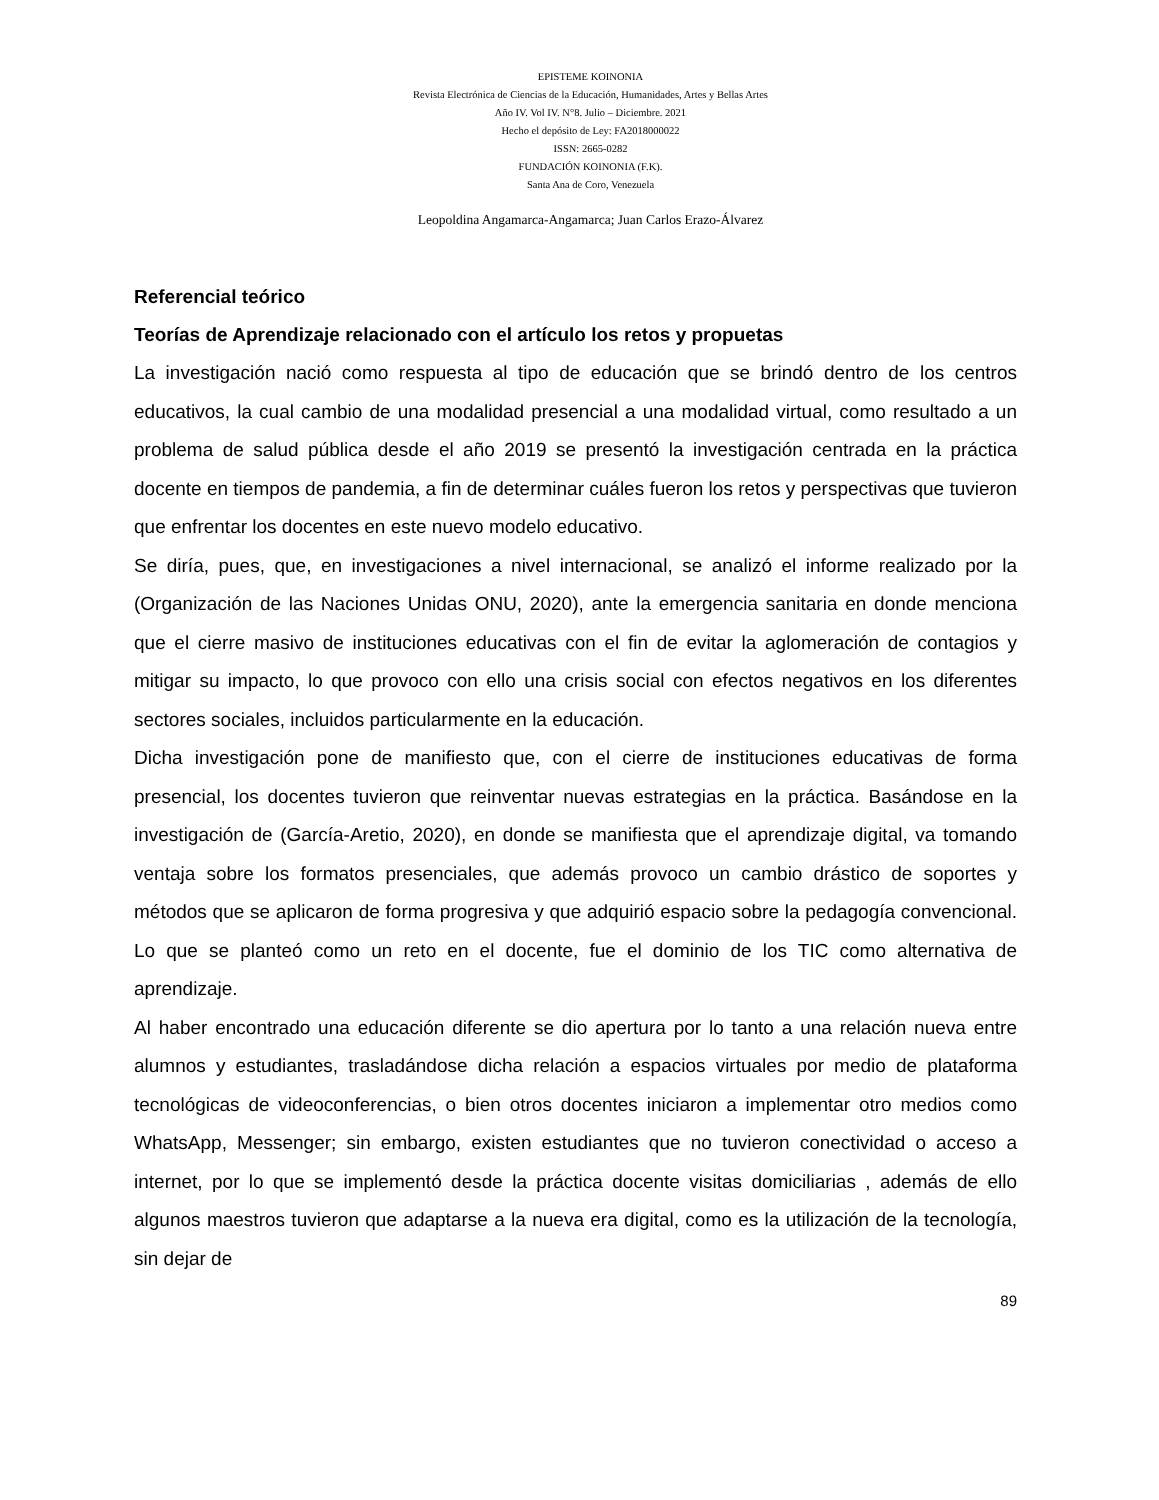EPISTEME KOINONIA
Revista Electrónica de Ciencias de la Educación, Humanidades, Artes y Bellas Artes
Año IV. Vol IV. N°8. Julio – Diciembre. 2021
Hecho el depósito de Ley: FA2018000022
ISSN: 2665-0282
FUNDACIÓN KOINONIA (F.K).
Santa Ana de Coro, Venezuela
Leopoldina Angamarca-Angamarca; Juan Carlos Erazo-Álvarez
Referencial teórico
Teorías de Aprendizaje relacionado con el artículo los retos y propuetas
La investigación nació como respuesta al tipo de educación que se brindó dentro de los centros educativos, la cual cambio de una modalidad presencial a una modalidad virtual, como resultado a un problema de salud pública desde el año 2019 se presentó la investigación centrada en la práctica docente en tiempos de pandemia, a fin de determinar cuáles fueron los retos y perspectivas que tuvieron que enfrentar los docentes en este nuevo modelo educativo.
Se diría, pues, que, en investigaciones a nivel internacional, se analizó el informe realizado por la (Organización de las Naciones Unidas ONU, 2020), ante la emergencia sanitaria en donde menciona que el cierre masivo de instituciones educativas con el fin de evitar la aglomeración de contagios y mitigar su impacto, lo que provoco con ello una crisis social con efectos negativos en los diferentes sectores sociales, incluidos particularmente en la educación.
Dicha investigación pone de manifiesto que, con el cierre de instituciones educativas de forma presencial, los docentes tuvieron que reinventar nuevas estrategias en la práctica. Basándose en la investigación de (García-Aretio, 2020), en donde se manifiesta que el aprendizaje digital, va tomando ventaja sobre los formatos presenciales, que además provoco un cambio drástico de soportes y métodos que se aplicaron de forma progresiva y que adquirió espacio sobre la pedagogía convencional. Lo que se planteó como un reto en el docente, fue el dominio de los TIC como alternativa de aprendizaje.
Al haber encontrado una educación diferente se dio apertura por lo tanto a una relación nueva entre alumnos y estudiantes, trasladándose dicha relación a espacios virtuales por medio de plataforma tecnológicas de videoconferencias, o bien otros docentes iniciaron a implementar otro medios como WhatsApp, Messenger; sin embargo, existen estudiantes que no tuvieron conectividad o acceso a internet, por lo que se implementó desde la práctica docente visitas domiciliarias , además de ello algunos maestros tuvieron que adaptarse a la nueva era digital, como es la utilización de la tecnología, sin dejar de
89